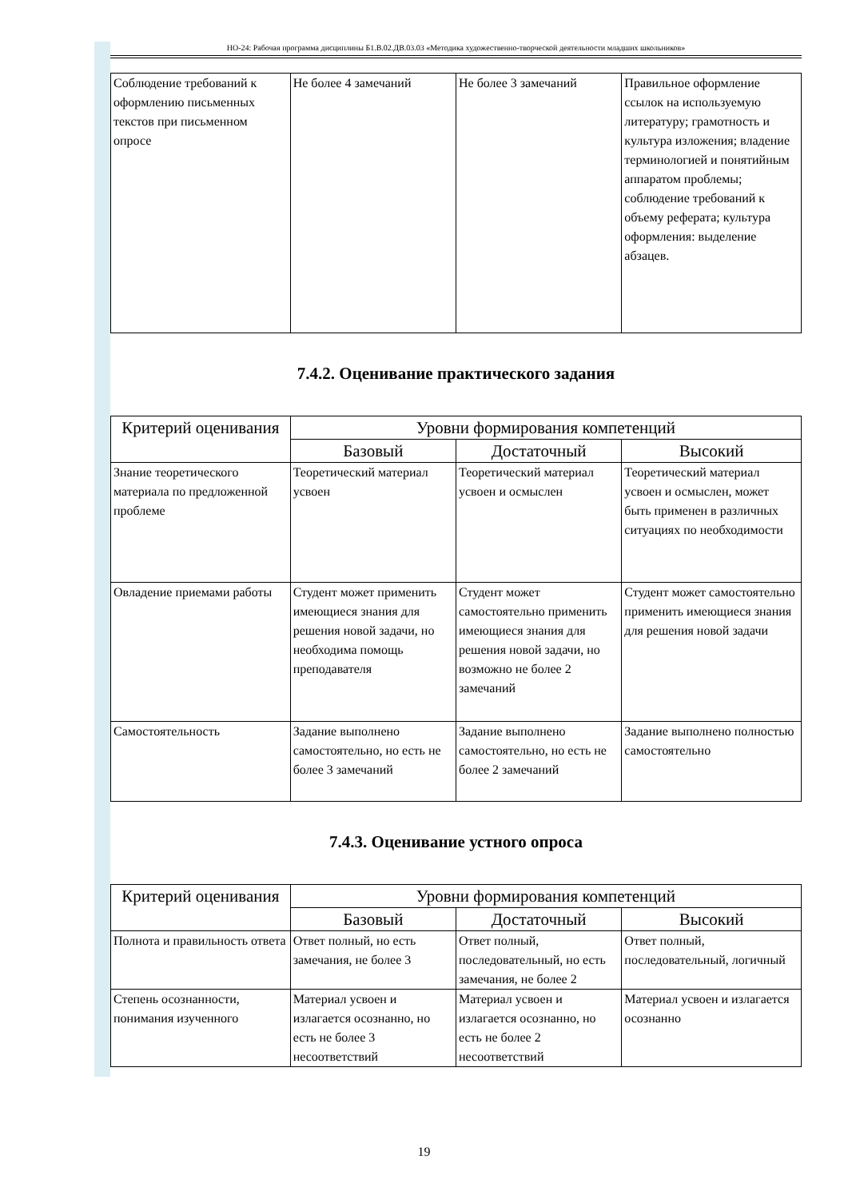НО-24: Рабочая программа дисциплины Б1.В.02.ДВ.03.03 «Методика художественно-творческой деятельности младших школьников»
| Соблюдение требований к оформлению письменных текстов при письменном опросе | Не более 4 замечаний | Не более 3 замечаний | Правильное оформление ссылок на используемую литературу; грамотность и культура изложения; владение терминологией и понятийным аппаратом проблемы; соблюдение требований к объему реферата; культура оформления: выделение абзацев. |
7.4.2. Оценивание практического задания
| Критерий оценивания | Уровни формирования компетенций | | |
| --- | --- | --- | --- |
| | Базовый | Достаточный | Высокий |
| Знание теоретического материала по предложенной проблеме | Теоретический материал усвоен | Теоретический материал усвоен и осмыслен | Теоретический материал усвоен и осмыслен, может быть применен в различных ситуациях по необходимости |
| Овладение приемами работы | Студент может применить имеющиеся знания для решения новой задачи, но необходима помощь преподавателя | Студент может самостоятельно применить имеющиеся знания для решения новой задачи, но возможно не более 2 замечаний | Студент может самостоятельно применить имеющиеся знания для решения новой задачи |
| Самостоятельность | Задание выполнено самостоятельно, но есть не более 3 замечаний | Задание выполнено самостоятельно, но есть не более 2 замечаний | Задание выполнено полностью самостоятельно |
7.4.3. Оценивание устного опроса
| Критерий оценивания | Уровни формирования компетенций | | |
| --- | --- | --- | --- |
| | Базовый | Достаточный | Высокий |
| Полнота и правильность ответа | Ответ полный, но есть замечания, не более 3 | Ответ полный, последовательный, но есть замечания, не более 2 | Ответ полный, последовательный, логичный |
| Степень осознанности, понимания изученного | Материал усвоен и излагается осознанно, но есть не более 3 несоответствий | Материал усвоен и излагается осознанно, но есть не более 2 несоответствий | Материал усвоен и излагается осознанно |
19